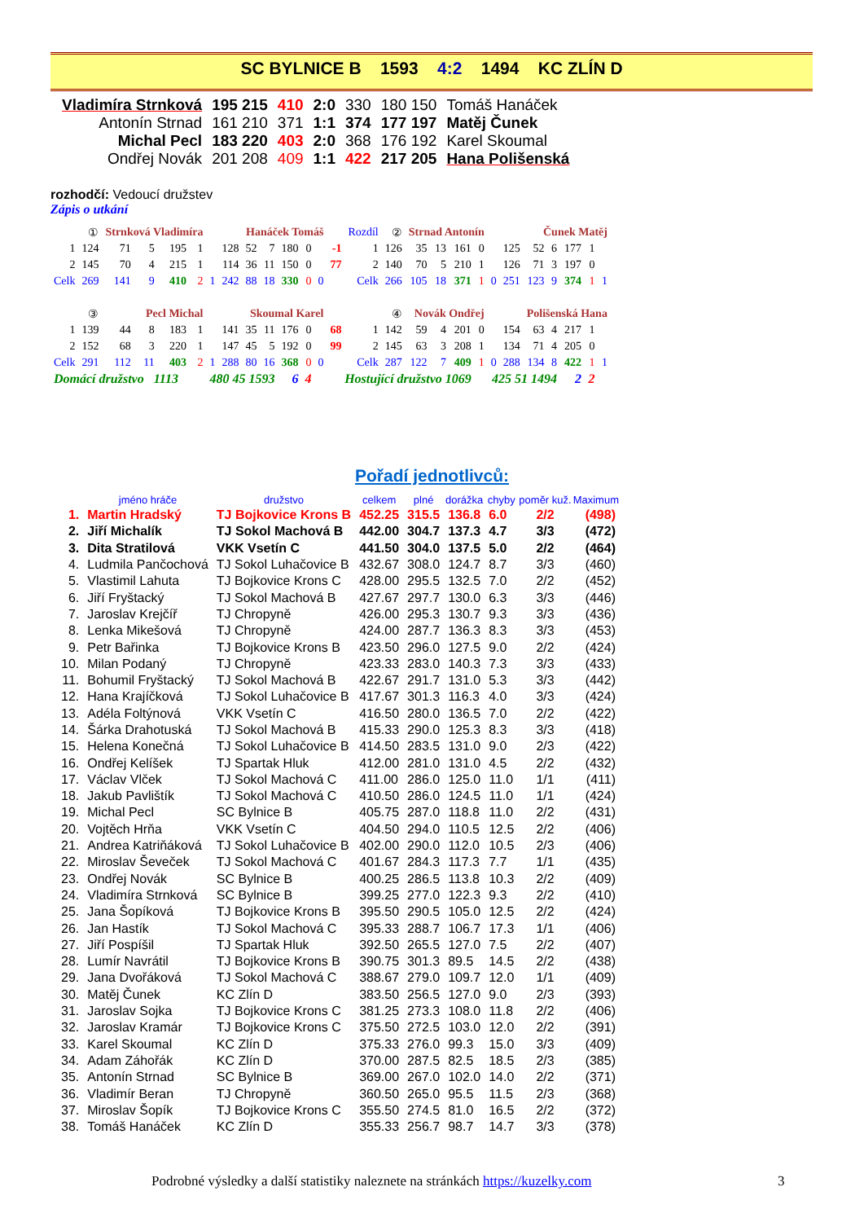SC BYLNICE B 1593 4:2 1494 KC ZLÍN D
| Vladimíra Strnková | 195 215 | 410 | 2:0 | 330 | 180 150 | Tomáš Hanáček |
| Antonín Strnad | 161 210 | 371 | 1:1 | 374 | 177 197 | Matěj Čunek |
| Michal Pecl | 183 220 | 403 | 2:0 | 368 | 176 192 | Karel Skoumal |
| Ondřej Novák | 201 208 | 409 | 1:1 | 422 | 217 205 | Hana Polišenská |
rozhodčí: Vedoucí družstev
Zápis o utkání
| | ① | Strnková Vladimíra | | | | | | Hanáček Tomáš | | | | | | Rozdíl | ② | Strnad Antonín | | | | | | Čunek Matěj | | | | | |
| 1 | 124 | 71 | 5 | 195 | 1 | | 128 | 52 | 7 | 180 | 0 | | -1 | 1 | 126 | 35 | 13 | 161 | 0 | | 125 | 52 | 6 | 177 | 1 | | |
| 2 | 145 | 70 | 4 | 215 | 1 | | 114 | 36 | 11 | 150 | 0 | | 77 | 2 | 140 | 70 | 5 | 210 | 1 | | 126 | 71 | 3 | 197 | 0 | | |
| Celk | 269 | 141 | 9 | 410 | 2 | 1 | 242 | 88 | 18 | 330 | 0 | 0 | | Celk | 266 | 105 | 18 | 371 | 1 | 0 | 251 | 123 | 9 | 374 | 1 | 1 | |
| | ③ | Pecl Michal | | | | | | Skoumal Karel | | | | | | | ④ | Novák Ondřej | | | | | | Polišenská Hana | | | | | |
| 1 | 139 | 44 | 8 | 183 | 1 | | 141 | 35 | 11 | 176 | 0 | | 68 | 1 | 142 | 59 | 4 | 201 | 0 | | 154 | 63 | 4 | 217 | 1 | | |
| 2 | 152 | 68 | 3 | 220 | 1 | | 147 | 45 | 5 | 192 | 0 | | 99 | 2 | 145 | 63 | 3 | 208 | 1 | | 134 | 71 | 4 | 205 | 0 | | |
| Celk | 291 | 112 | 11 | 403 | 2 | 1 | 288 | 80 | 16 | 368 | 0 | 0 | | Celk | 287 | 122 | 7 | 409 | 1 | 0 | 288 | 134 | 8 | 422 | 1 | 1 | |
| Domácí družstvo 1113 | | | | | 480 45 1593 | | | | | 6 | 4 | | Hostující družstvo 1069 | | | | | | 425 51 1494 | | | | | 2 | 2 | | |
Pořadí jednotlivců:
| | jméno hráče | družstvo | celkem | plné | dorážka | chyby | poměr kuž. | Maximum |
| --- | --- | --- | --- | --- | --- | --- | --- | --- |
| 1. | Martin Hradský | TJ Bojkovice Krons B | 452.25 | 315.5 | 136.8 | 6.0 | 2/2 | (498) |
| 2. | Jiří Michalík | TJ Sokol Machová B | 442.00 | 304.7 | 137.3 | 4.7 | 3/3 | (472) |
| 3. | Dita Stratilová | VKK Vsetín C | 441.50 | 304.0 | 137.5 | 5.0 | 2/2 | (464) |
| 4. | Ludmila Pančochová | TJ Sokol Luhačovice B | 432.67 | 308.0 | 124.7 | 8.7 | 3/3 | (460) |
| 5. | Vlastimil Lahuta | TJ Bojkovice Krons C | 428.00 | 295.5 | 132.5 | 7.0 | 2/2 | (452) |
| 6. | Jiří Fryštacký | TJ Sokol Machová B | 427.67 | 297.7 | 130.0 | 6.3 | 3/3 | (446) |
| 7. | Jaroslav Krejčíř | TJ Chropyně | 426.00 | 295.3 | 130.7 | 9.3 | 3/3 | (436) |
| 8. | Lenka Mikešová | TJ Chropyně | 424.00 | 287.7 | 136.3 | 8.3 | 3/3 | (453) |
| 9. | Petr Bařinka | TJ Bojkovice Krons B | 423.50 | 296.0 | 127.5 | 9.0 | 2/2 | (424) |
| 10. | Milan Podaný | TJ Chropyně | 423.33 | 283.0 | 140.3 | 7.3 | 3/3 | (433) |
| 11. | Bohumil Fryštacký | TJ Sokol Machová B | 422.67 | 291.7 | 131.0 | 5.3 | 3/3 | (442) |
| 12. | Hana Krajíčková | TJ Sokol Luhačovice B | 417.67 | 301.3 | 116.3 | 4.0 | 3/3 | (424) |
| 13. | Adéla Foltýnová | VKK Vsetín C | 416.50 | 280.0 | 136.5 | 7.0 | 2/2 | (422) |
| 14. | Šárka Drahotuská | TJ Sokol Machová B | 415.33 | 290.0 | 125.3 | 8.3 | 3/3 | (418) |
| 15. | Helena Konečná | TJ Sokol Luhačovice B | 414.50 | 283.5 | 131.0 | 9.0 | 2/3 | (422) |
| 16. | Ondřej Kelíšek | TJ Spartak Hluk | 412.00 | 281.0 | 131.0 | 4.5 | 2/2 | (432) |
| 17. | Václav Vlček | TJ Sokol Machová C | 411.00 | 286.0 | 125.0 | 11.0 | 1/1 | (411) |
| 18. | Jakub Pavlištík | TJ Sokol Machová C | 410.50 | 286.0 | 124.5 | 11.0 | 1/1 | (424) |
| 19. | Michal Pecl | SC Bylnice B | 405.75 | 287.0 | 118.8 | 11.0 | 2/2 | (431) |
| 20. | Vojtěch Hrňa | VKK Vsetín C | 404.50 | 294.0 | 110.5 | 12.5 | 2/2 | (406) |
| 21. | Andrea Katriňáková | TJ Sokol Luhačovice B | 402.00 | 290.0 | 112.0 | 10.5 | 2/3 | (406) |
| 22. | Miroslav Ševeček | TJ Sokol Machová C | 401.67 | 284.3 | 117.3 | 7.7 | 1/1 | (435) |
| 23. | Ondřej Novák | SC Bylnice B | 400.25 | 286.5 | 113.8 | 10.3 | 2/2 | (409) |
| 24. | Vladimíra Strnková | SC Bylnice B | 399.25 | 277.0 | 122.3 | 9.3 | 2/2 | (410) |
| 25. | Jana Šopíková | TJ Bojkovice Krons B | 395.50 | 290.5 | 105.0 | 12.5 | 2/2 | (424) |
| 26. | Jan Hastík | TJ Sokol Machová C | 395.33 | 288.7 | 106.7 | 17.3 | 1/1 | (406) |
| 27. | Jiří Pospíšil | TJ Spartak Hluk | 392.50 | 265.5 | 127.0 | 7.5 | 2/2 | (407) |
| 28. | Lumír Navrátil | TJ Bojkovice Krons B | 390.75 | 301.3 | 89.5 | 14.5 | 2/2 | (438) |
| 29. | Jana Dvořáková | TJ Sokol Machová C | 388.67 | 279.0 | 109.7 | 12.0 | 1/1 | (409) |
| 30. | Matěj Čunek | KC Zlín D | 383.50 | 256.5 | 127.0 | 9.0 | 2/3 | (393) |
| 31. | Jaroslav Sojka | TJ Bojkovice Krons C | 381.25 | 273.3 | 108.0 | 11.8 | 2/2 | (406) |
| 32. | Jaroslav Kramár | TJ Bojkovice Krons C | 375.50 | 272.5 | 103.0 | 12.0 | 2/2 | (391) |
| 33. | Karel Skoumal | KC Zlín D | 375.33 | 276.0 | 99.3 | 15.0 | 3/3 | (409) |
| 34. | Adam Záhořák | KC Zlín D | 370.00 | 287.5 | 82.5 | 18.5 | 2/3 | (385) |
| 35. | Antonín Strnad | SC Bylnice B | 369.00 | 267.0 | 102.0 | 14.0 | 2/2 | (371) |
| 36. | Vladimír Beran | TJ Chropyně | 360.50 | 265.0 | 95.5 | 11.5 | 2/3 | (368) |
| 37. | Miroslav Šopík | TJ Bojkovice Krons C | 355.50 | 274.5 | 81.0 | 16.5 | 2/2 | (372) |
| 38. | Tomáš Hanáček | KC Zlín D | 355.33 | 256.7 | 98.7 | 14.7 | 3/3 | (378) |
Podrobné výsledky a další statistiky naleznete na stránkách https://kuzelky.com
3